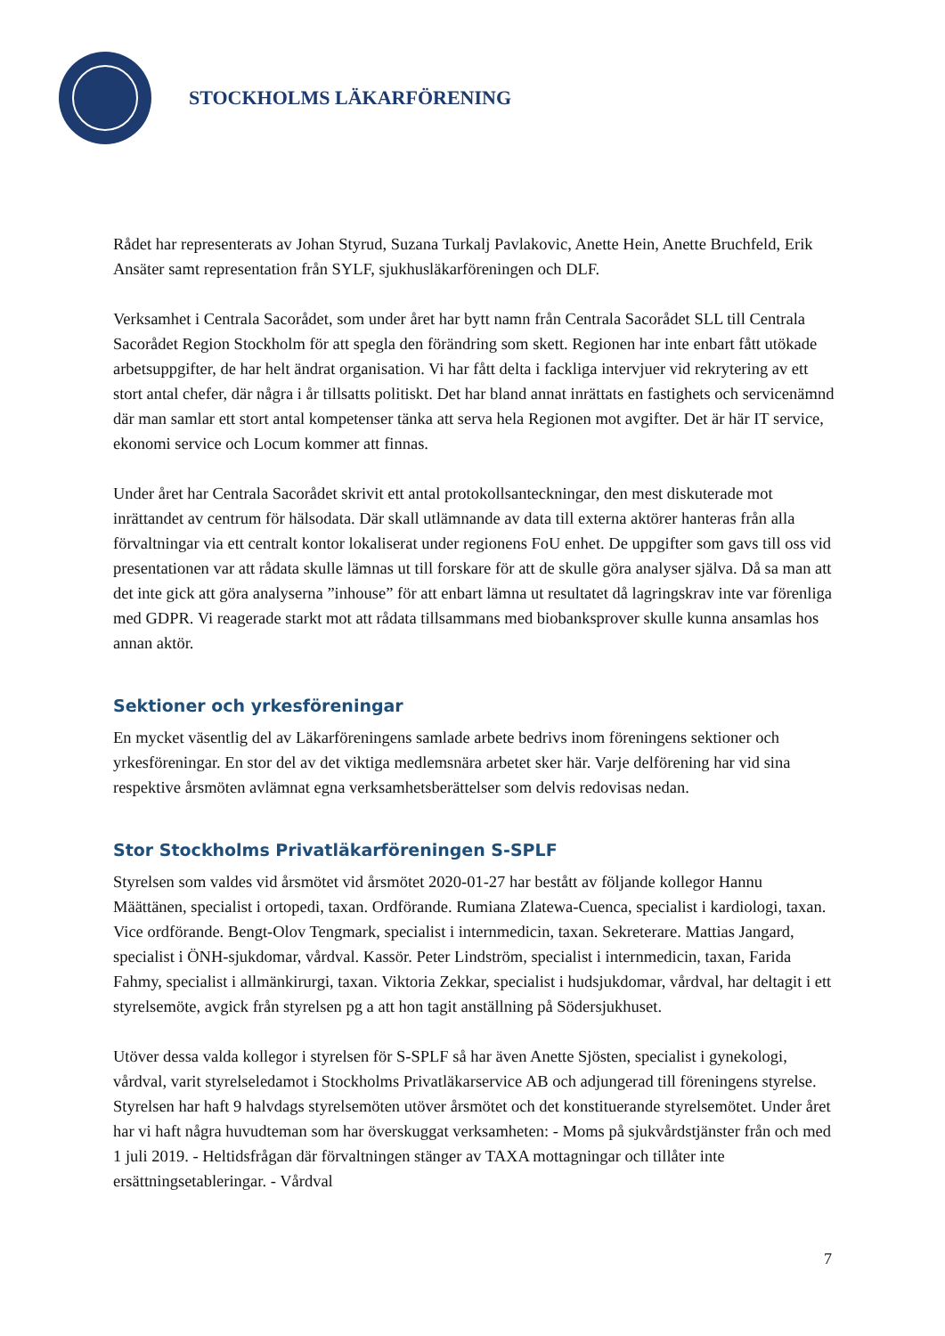STOCKHOLMS LÄKARFÖRENING
Rådet har representerats av Johan Styrud, Suzana Turkalj Pavlakovic, Anette Hein, Anette Bruchfeld, Erik Ansäter samt representation från SYLF, sjukhusläkarföreningen och DLF.
Verksamhet i Centrala Sacorådet, som under året har bytt namn från Centrala Sacorådet SLL till Centrala Sacorådet Region Stockholm för att spegla den förändring som skett. Regionen har inte enbart fått utökade arbetsuppgifter, de har helt ändrat organisation. Vi har fått delta i fackliga intervjuer vid rekrytering av ett stort antal chefer, där några i år tillsatts politiskt. Det har bland annat inrättats en fastighets och servicenämnd där man samlar ett stort antal kompetenser tänka att serva hela Regionen mot avgifter. Det är här IT service, ekonomi service och Locum kommer att finnas.
Under året har Centrala Sacorådet skrivit ett antal protokollsanteckningar, den mest diskuterade mot inrättandet av centrum för hälsodata. Där skall utlämnande av data till externa aktörer hanteras från alla förvaltningar via ett centralt kontor lokaliserat under regionens FoU enhet. De uppgifter som gavs till oss vid presentationen var att rådata skulle lämnas ut till forskare för att de skulle göra analyser själva. Då sa man att det inte gick att göra analyserna ”inhouse” för att enbart lämna ut resultatet då lagringskrav inte var förenliga med GDPR. Vi reagerade starkt mot att rådata tillsammans med biobanksprover skulle kunna ansamlas hos annan aktör.
Sektioner och yrkesföreningar
En mycket väsentlig del av Läkarföreningens samlade arbete bedrivs inom föreningens sektioner och yrkesföreningar. En stor del av det viktiga medlemsnära arbetet sker här. Varje delförening har vid sina respektive årsmöten avlämnat egna verksamhetsberättelser som delvis redovisas nedan.
Stor Stockholms Privatläkarföreningen S-SPLF
Styrelsen som valdes vid årsmötet vid årsmötet 2020-01-27 har bestått av följande kollegor Hannu Määttänen, specialist i ortopedi, taxan. Ordförande. Rumiana Zlatewa-Cuenca, specialist i kardiologi, taxan. Vice ordförande. Bengt-Olov Tengmark, specialist i internmedicin, taxan. Sekreterare. Mattias Jangard, specialist i ÖNH-sjukdomar, vårdval. Kassör. Peter Lindström, specialist i internmedicin, taxan, Farida Fahmy, specialist i allmänkirurgi, taxan. Viktoria Zekkar, specialist i hudsjukdomar, vårdval, har deltagit i ett styrelsemöte, avgick från styrelsen pg a att hon tagit anställning på Södersjukhuset.
Utöver dessa valda kollegor i styrelsen för S-SPLF så har även Anette Sjösten, specialist i gynekologi, vårdval, varit styrelseledamot i Stockholms Privatläkarservice AB och adjungerad till föreningens styrelse. Styrelsen har haft 9 halvdags styrelsemöten utöver årsmötet och det konstituerande styrelsemötet. Under året har vi haft några huvudteman som har överskuggat verksamheten: - Moms på sjukvårdstjänster från och med 1 juli 2019. - Heltidsfrågan där förvaltningen stänger av TAXA mottagningar och tillåter inte ersättningsetableringar. - Vårdval
7